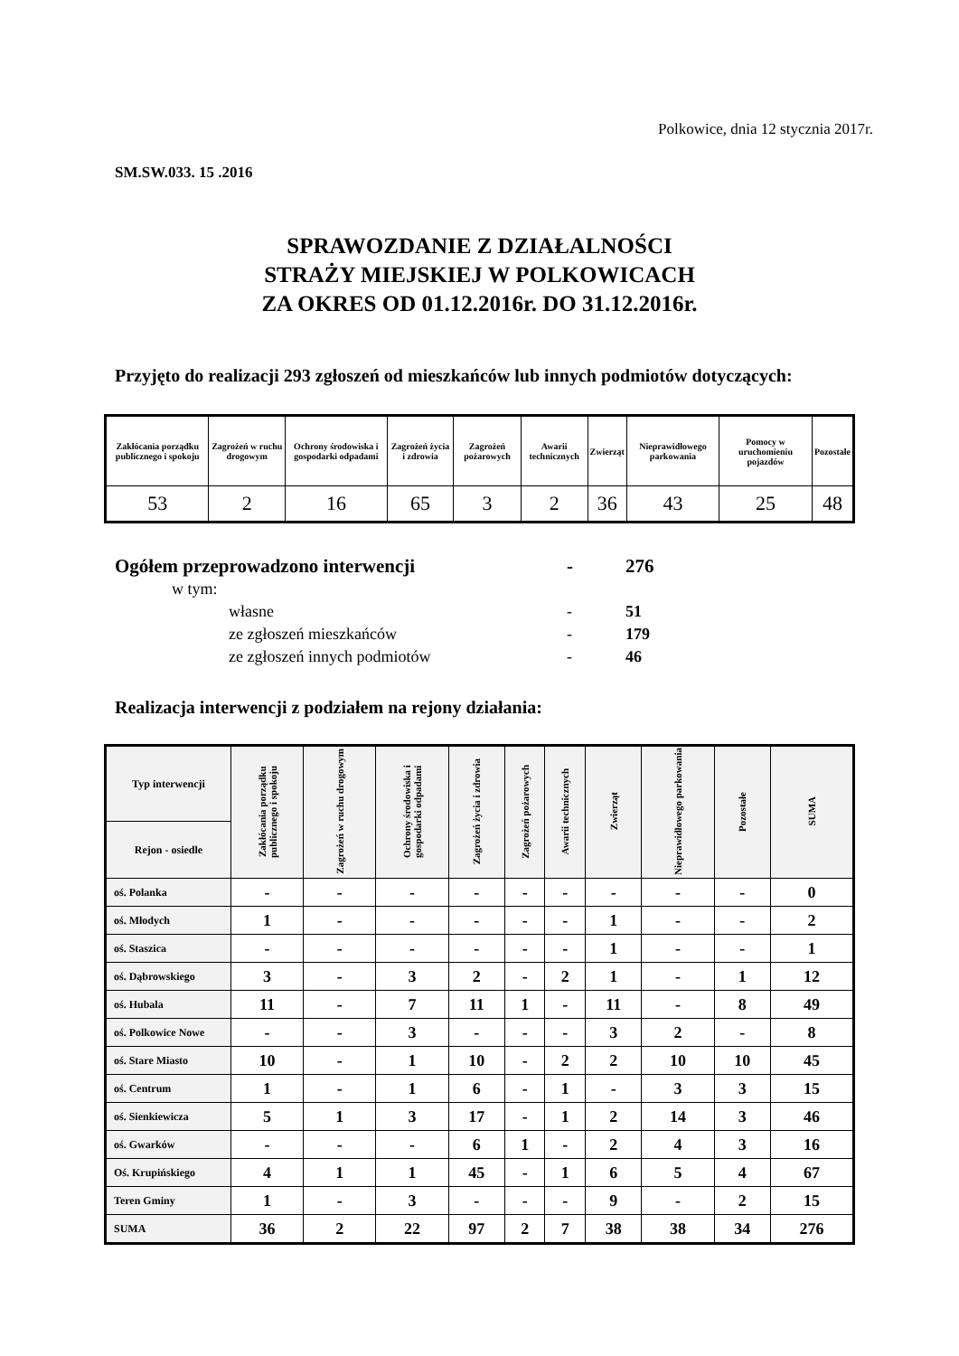Polkowice, dnia 12 stycznia 2017r.
SM.SW.033. 15 .2016
SPRAWOZDANIE Z DZIAŁALNOŚCI
STRAŻY MIEJSKIEJ W POLKOWICACH
ZA OKRES OD 01.12.2016r. DO 31.12.2016r.
Przyjęto do realizacji 293 zgłoszeń od mieszkańców lub innych podmiotów dotyczących:
| Zakłócania porządku publicznego i spokoju | Zagrożeń w ruchu drogowym | Ochrony środowiska i gospodarki odpadami | Zagrożeń życia i zdrowia | Zagrożeń pożarowych | Awarii technicznych | Zwierząt | Nieprawidłowego parkowania | Pomocy w uruchomieniu pojazdów | Pozostałe |
| --- | --- | --- | --- | --- | --- | --- | --- | --- | --- |
| 53 | 2 | 16 | 65 | 3 | 2 | 36 | 43 | 25 | 48 |
Ogółem przeprowadzono interwencji - 276
w tym:
własne - 51
ze zgłoszeń mieszkańców - 179
ze zgłoszeń innych podmiotów - 46
Realizacja interwencji z podziałem na rejony działania:
| Typ interwencji | Zakłócania porządku publicznego i spokoju | Zagrożeń w ruchu drogowym | Ochrony środowiska i gospodarki odpadami | Zagrożeń życia i zdrowia | Zagrożeń pożarowych | Awarii technicznych | Zwierząt | Nieprawidłowego parkowania | Pozostałe | SUMA |
| --- | --- | --- | --- | --- | --- | --- | --- | --- | --- | --- |
| Rejon - osiedle | | | | | | | | | | |
| oś. Polanka | - | - | - | - | - | - | - | - | - | 0 |
| oś. Młodych | 1 | - | - | - | - | - | 1 | - | - | 2 |
| oś. Staszica | - | - | - | - | - | - | 1 | - | - | 1 |
| oś. Dąbrowskiego | 3 | - | 3 | 2 | - | 2 | 1 | - | 1 | 12 |
| oś. Hubala | 11 | - | 7 | 11 | 1 | - | 11 | - | 8 | 49 |
| oś. Polkowice Nowe | - | - | 3 | - | - | - | 3 | 2 | - | 8 |
| oś. Stare Miasto | 10 | - | 1 | 10 | - | 2 | 2 | 10 | 10 | 45 |
| oś. Centrum | 1 | - | 1 | 6 | - | 1 | - | 3 | 3 | 15 |
| oś. Sienkiewicza | 5 | 1 | 3 | 17 | - | 1 | 2 | 14 | 3 | 46 |
| oś. Gwarków | - | - | - | 6 | 1 | - | 2 | 4 | 3 | 16 |
| Oś. Krupińskiego | 4 | 1 | 1 | 45 | - | 1 | 6 | 5 | 4 | 67 |
| Teren Gminy | 1 | - | 3 | - | - | - | 9 | - | 2 | 15 |
| SUMA | 36 | 2 | 22 | 97 | 2 | 7 | 38 | 38 | 34 | 276 |